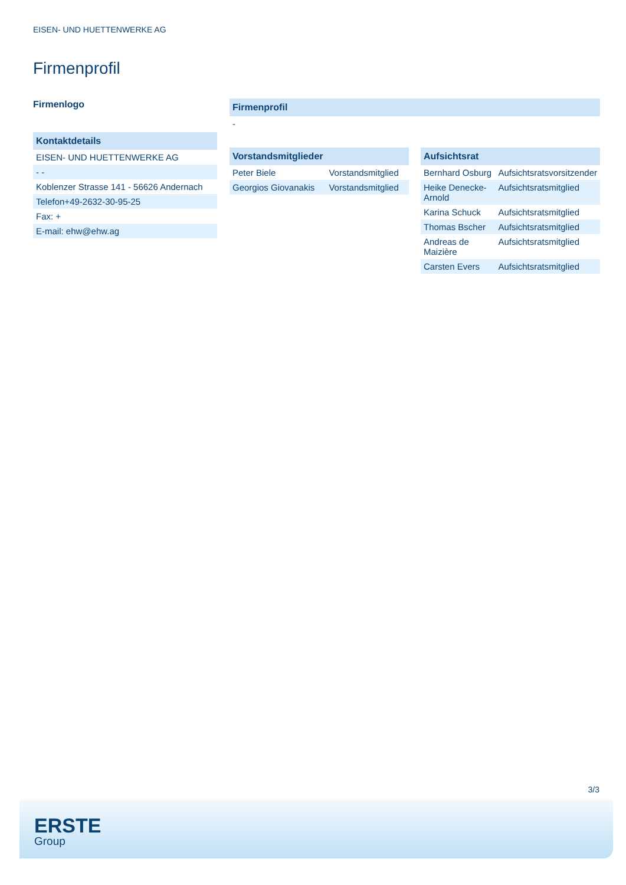EISEN- UND HUETTENWERKE AG
Firmenprofil
Firmenlogo
| Kontaktdetails |
| --- |
| EISEN- UND HUETTENWERKE AG |
| - - |
| Koblenzer Strasse 141 - 56626 Andernach |
| Telefon+49-2632-30-95-25 |
| Fax: + |
| E-mail: ehw@ehw.ag |
| Firmenprofil |
| --- |
| - |
| Vorstandsmitglieder | |
| --- | --- |
| Peter Biele | Vorstandsmitglied |
| Georgios Giovanakis | Vorstandsmitglied |
| Aufsichtsrat | |
| --- | --- |
| Bernhard Osburg | Aufsichtsratsvorsitzender |
| Heike Denecke-Arnold | Aufsichtsratsmitglied |
| Karina Schuck | Aufsichtsratsmitglied |
| Thomas Bscher | Aufsichtsratsmitglied |
| Andreas de Maizière | Aufsichtsratsmitglied |
| Carsten Evers | Aufsichtsratsmitglied |
3/3
ERSTE
Group